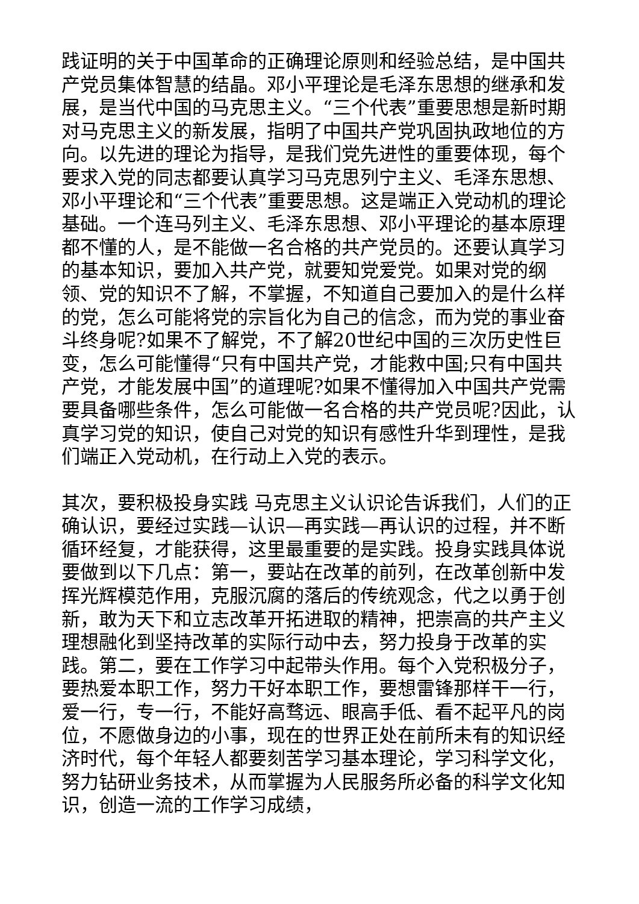践证明的关于中国革命的正确理论原则和经验总结，是中国共产党员集体智慧的结晶。邓小平理论是毛泽东思想的继承和发展，是当代中国的马克思主义。“三个代表”重要思想是新时期对马克思主义的新发展，指明了中国共产党巩固执政地位的方向。以先进的理论为指导，是我们党先进性的重要体现，每个要求入党的同志都要认真学习马克思列宁主义、毛泽东思想、邓小平理论和“三个代表”重要思想。这是端正入党动机的理论基础。一个连马列主义、毛泽东思想、邓小平理论的基本原理都不懂的人，是不能做一名合格的共产党员的。还要认真学习的基本知识，要加入共产党，就要知党爱党。如果对党的纲领、党的知识不了解，不掌握，不知道自己要加入的是什么样的党，怎么可能将党的宗旨化为自己的信念，而为党的事业奋斗终身呢?如果不了解党，不了解20世纪中国的三次历史性巨变，怎么可能懂得“只有中国共产党，才能救中国;只有中国共产党，才能发展中国”的道理呢?如果不懂得加入中国共产党需要具备哪些条件，怎么可能做一名合格的共产党员呢?因此，认真学习党的知识，使自己对党的知识有感性升华到理性，是我们端正入党动机，在行动上入党的表示。
其次，要积极投身实践 马克思主义认识论告诉我们，人们的正确认识，要经过实践—认识—再实践—再认识的过程，并不断循环经复，才能获得，这里最重要的是实践。投身实践具体说要做到以下几点：第一，要站在改革的前列，在改革创新中发挥光辉模范作用，克服沉腐的落后的传统观念，代之以勇于创新，敢为天下和立志改革开拓进取的精神，把崇高的共产主义理想融化到坚持改革的实际行动中去，努力投身于改革的实践。第二，要在工作学习中起带头作用。每个入党积极分子，要热爱本职工作，努力干好本职工作，要想雷锋那样干一行，爱一行，专一行，不能好高骛远、眼高手低、看不起平凡的岗位，不愿做身边的小事，现在的世界正处在前所未有的知识经济时代，每个年轻人都要刻苦学习基本理论，学习科学文化，努力钻研业务技术，从而掌握为人民服务所必备的科学文化知识，创造一流的工作学习成绩，